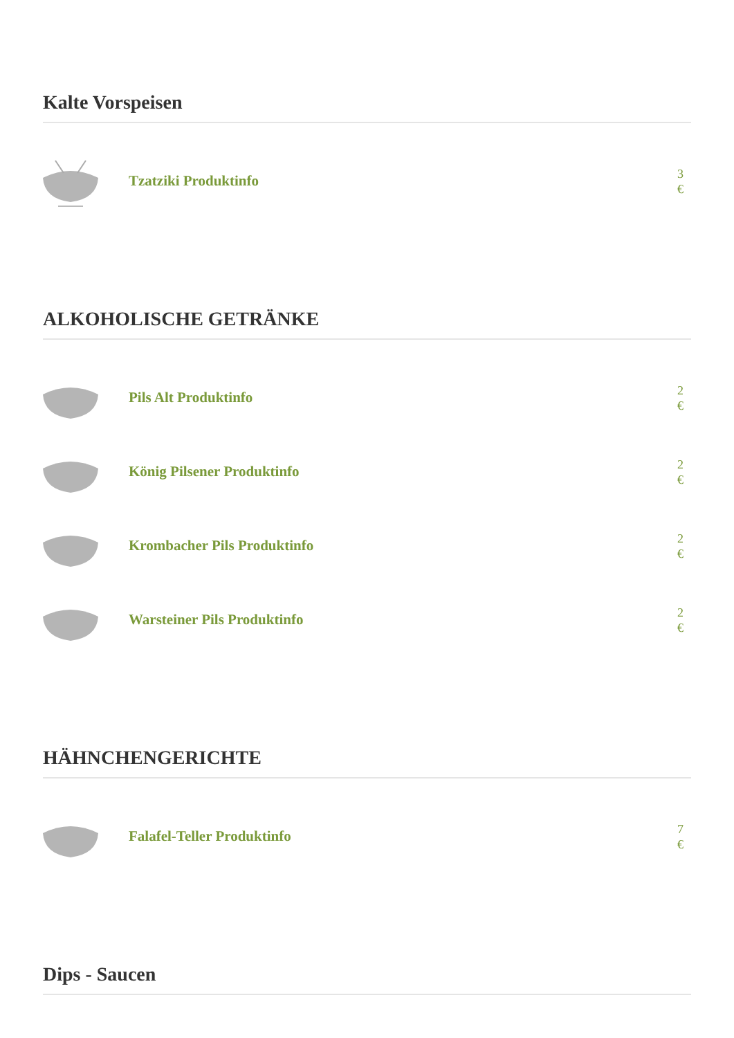Kalte Vorspeisen
Tzatziki Produktinfo
3 €
ALKOHOLISCHE GETRÄNKE
Pils Alt Produktinfo
2 €
König Pilsener Produktinfo
2 €
Krombacher Pils Produktinfo
2 €
Warsteiner Pils Produktinfo
2 €
HÄHNCHENGERICHTE
Falafel-Teller Produktinfo
7 €
Dips - Saucen